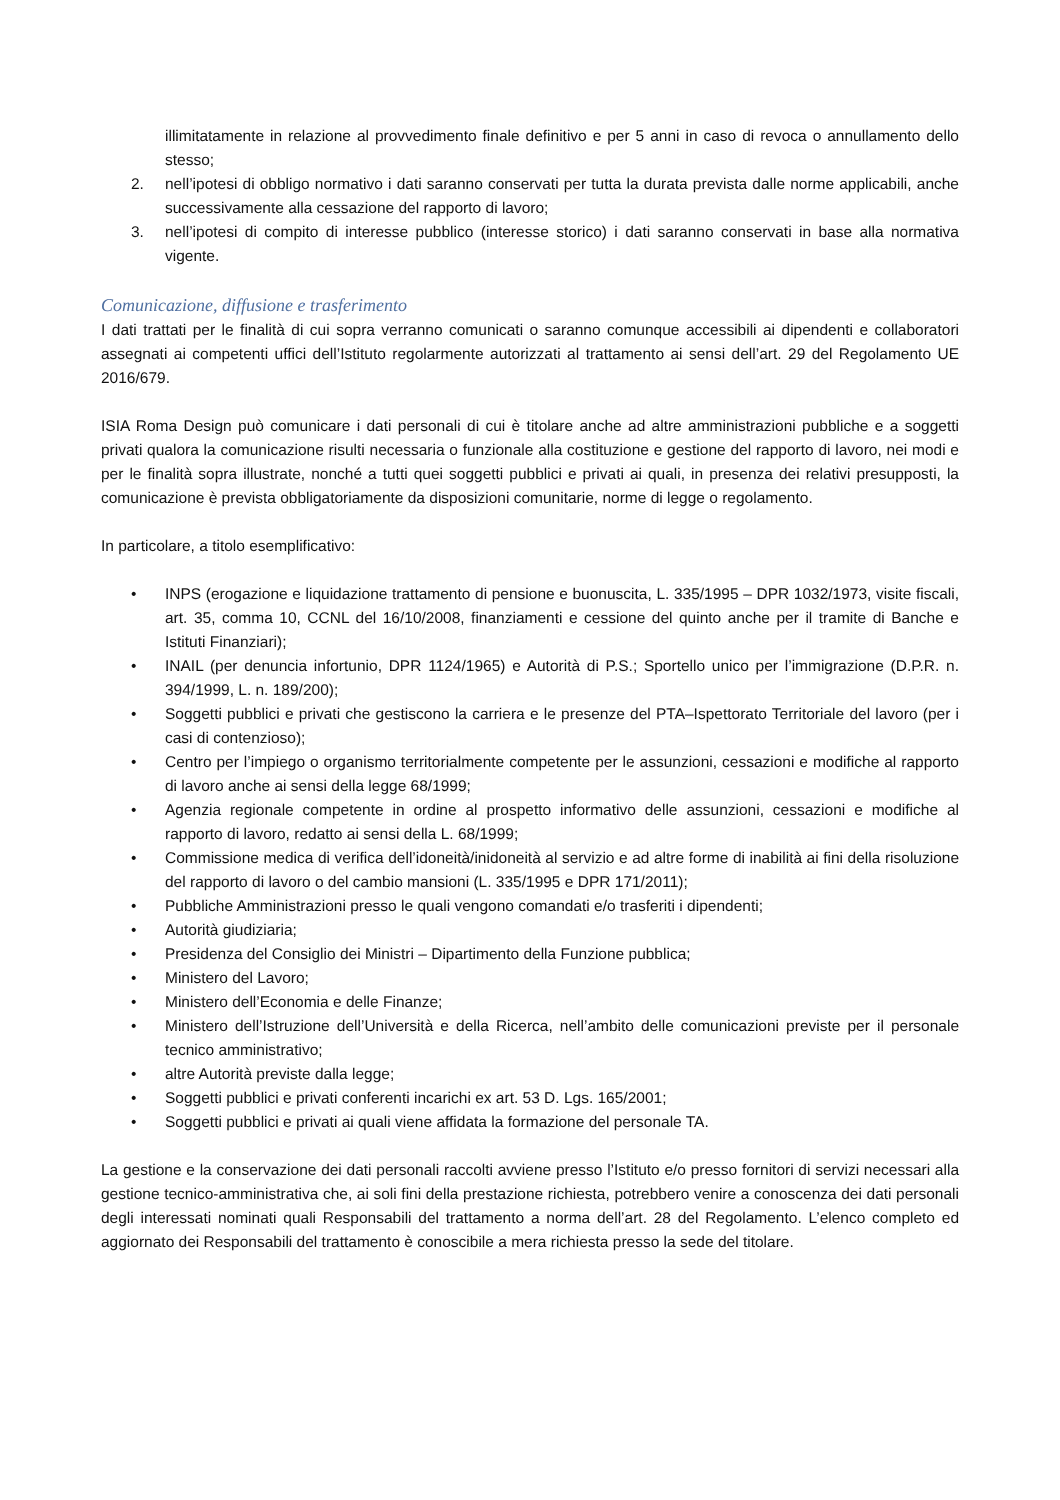illimitatamente in relazione al provvedimento finale definitivo e per 5 anni in caso di revoca o annullamento dello stesso;
2. nell’ipotesi di obbligo normativo i dati saranno conservati per tutta la durata prevista dalle norme applicabili, anche successivamente alla cessazione del rapporto di lavoro;
3. nell’ipotesi di compito di interesse pubblico (interesse storico) i dati saranno conservati in base alla normativa vigente.
Comunicazione, diffusione e trasferimento
I dati trattati per le finalità di cui sopra verranno comunicati o saranno comunque accessibili ai dipendenti e collaboratori assegnati ai competenti uffici dell’Istituto regolarmente autorizzati al trattamento ai sensi dell’art. 29 del Regolamento UE 2016/679.
ISIA Roma Design può comunicare i dati personali di cui è titolare anche ad altre amministrazioni pubbliche e a soggetti privati qualora la comunicazione risulti necessaria o funzionale alla costituzione e gestione del rapporto di lavoro, nei modi e per le finalità sopra illustrate, nonché a tutti quei soggetti pubblici e privati ai quali, in presenza dei relativi presupposti, la comunicazione è prevista obbligatoriamente da disposizioni comunitarie, norme di legge o regolamento.
In particolare, a titolo esemplificativo:
• INPS (erogazione e liquidazione trattamento di pensione e buonuscita, L. 335/1995 – DPR 1032/1973, visite fiscali, art. 35, comma 10, CCNL del 16/10/2008, finanziamenti e cessione del quinto anche per il tramite di Banche e Istituti Finanziari);
• INAIL (per denuncia infortunio, DPR 1124/1965) e Autorità di P.S.; Sportello unico per l’immigrazione (D.P.R. n. 394/1999, L. n. 189/200);
• Soggetti pubblici e privati che gestiscono la carriera e le presenze del PTA–Ispettorato Territoriale del lavoro (per i casi di contenzioso);
• Centro per l’impiego o organismo territorialmente competente per le assunzioni, cessazioni e modifiche al rapporto di lavoro anche ai sensi della legge 68/1999;
• Agenzia regionale competente in ordine al prospetto informativo delle assunzioni, cessazioni e modifiche al rapporto di lavoro, redatto ai sensi della L. 68/1999;
• Commissione medica di verifica dell’idoneità/inidoneità al servizio e ad altre forme di inabilità ai fini della risoluzione del rapporto di lavoro o del cambio mansioni (L. 335/1995 e DPR 171/2011);
• Pubbliche Amministrazioni presso le quali vengono comandati e/o trasferiti i dipendenti;
• Autorità giudiziaria;
• Presidenza del Consiglio dei Ministri – Dipartimento della Funzione pubblica;
• Ministero del Lavoro;
• Ministero dell’Economia e delle Finanze;
• Ministero dell’Istruzione dell’Università e della Ricerca, nell’ambito delle comunicazioni previste per il personale tecnico amministrativo;
• altre Autorità previste dalla legge;
• Soggetti pubblici e privati conferenti incarichi ex art. 53 D. Lgs. 165/2001;
• Soggetti pubblici e privati ai quali viene affidata la formazione del personale TA.
La gestione e la conservazione dei dati personali raccolti avviene presso l’Istituto e/o presso fornitori di servizi necessari alla gestione tecnico-amministrativa che, ai soli fini della prestazione richiesta, potrebbero venire a conoscenza dei dati personali degli interessati nominati quali Responsabili del trattamento a norma dell’art. 28 del Regolamento. L’elenco completo ed aggiornato dei Responsabili del trattamento è conoscibile a mera richiesta presso la sede del titolare.